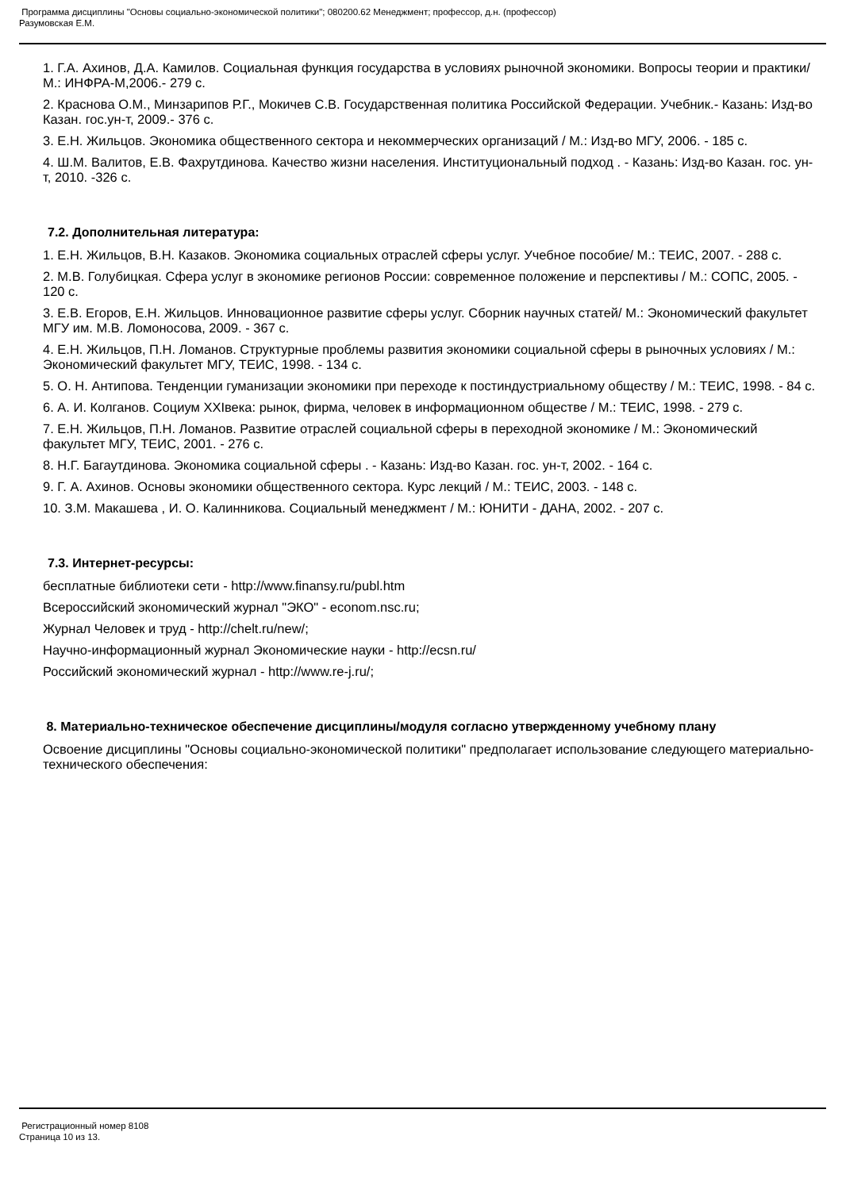Программа дисциплины "Основы социально-экономической политики"; 080200.62 Менеджмент; профессор, д.н. (профессор)
Разумовская Е.М.
1. Г.А. Ахинов, Д.А. Камилов. Социальная функция государства в условиях рыночной экономики. Вопросы теории и практики/ М.: ИНФРА-М,2006.- 279 с.
2. Краснова О.М., Минзарипов Р.Г., Мокичев С.В. Государственная политика Российской Федерации. Учебник.- Казань: Изд-во Казан. гос.ун-т, 2009.- 376 с.
3. Е.Н. Жильцов. Экономика общественного сектора и некоммерческих организаций / М.: Изд-во МГУ, 2006. - 185 с.
4. Ш.М. Валитов, Е.В. Фахрутдинова. Качество жизни населения. Институциональный подход . - Казань: Изд-во Казан. гос. ун-т, 2010. -326 с.
7.2. Дополнительная литература:
1. Е.Н. Жильцов, В.Н. Казаков. Экономика социальных отраслей сферы услуг. Учебное пособие/ М.: ТЕИС, 2007. - 288 с.
2. М.В. Голубицкая. Сфера услуг в экономике регионов России: современное положение и перспективы / М.: СОПС, 2005. - 120 с.
3. Е.В. Егоров, Е.Н. Жильцов. Инновационное развитие сферы услуг. Сборник научных статей/ М.: Экономический факультет МГУ им. М.В. Ломоносова, 2009. - 367 с.
4. Е.Н. Жильцов, П.Н. Ломанов. Структурные проблемы развития экономики социальной сферы в рыночных условиях / М.: Экономический факультет МГУ, ТЕИС, 1998. - 134 с.
5. О. Н. Антипова. Тенденции гуманизации экономики при переходе к постиндустриальному обществу / М.: ТЕИС, 1998. - 84 с.
6. А. И. Колганов. Социум XXIвека: рынок, фирма, человек в информационном обществе / М.: ТЕИС, 1998. - 279 с.
7. Е.Н. Жильцов, П.Н. Ломанов. Развитие отраслей социальной сферы в переходной экономике / М.: Экономический факультет МГУ, ТЕИС, 2001. - 276 с.
8. Н.Г. Багаутдинова. Экономика социальной сферы . - Казань: Изд-во Казан. гос. ун-т, 2002. - 164 с.
9. Г. А. Ахинов. Основы экономики общественного сектора. Курс лекций / М.: ТЕИС, 2003. - 148 с.
10. З.М. Макашева , И. О. Калинникова. Социальный менеджмент / М.: ЮНИТИ - ДАНА, 2002. - 207 с.
7.3. Интернет-ресурсы:
бесплатные библиотеки сети - http://www.finansy.ru/publ.htm
Всероссийский экономический журнал "ЭКО" - econom.nsc.ru;
Журнал Человек и труд - http://chelt.ru/new/;
Научно-информационный журнал Экономические науки - http://ecsn.ru/
Российский экономический журнал - http://www.re-j.ru/;
8. Материально-техническое обеспечение дисциплины/модуля согласно утвержденному учебному плану
Освоение дисциплины "Основы социально-экономической политики" предполагает использование следующего материально-технического обеспечения:
Регистрационный номер 8108
Страница 10 из 13.